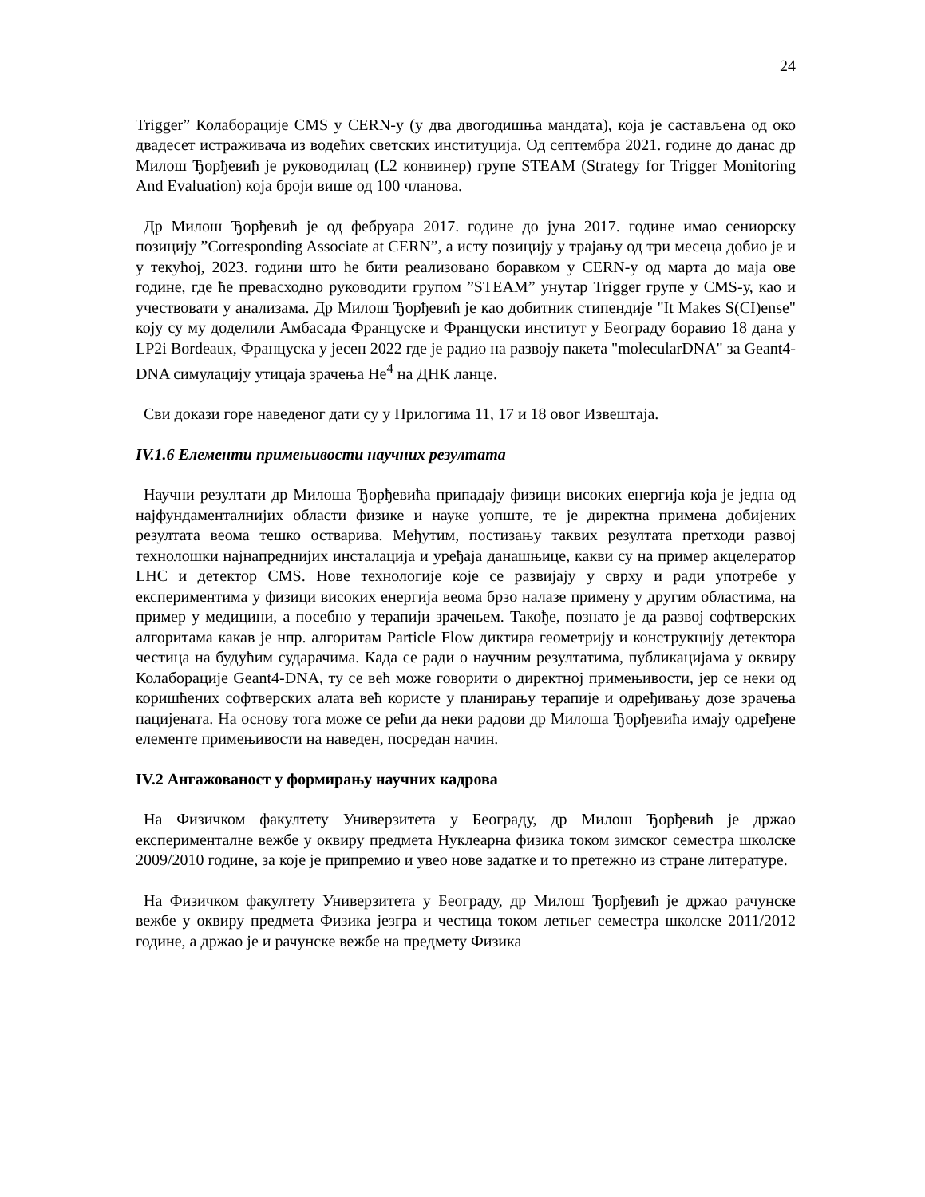24
Trigger” Колаборације CMS у CERN-у (у два двогодишња мандата), која је састављена од око двадесет истраживача из водећих светских институција. Од септембра 2021. године до данас др Милош Ђорђевић је руководилац (L2 конвинер) групе STEAM (Strategy for Trigger Monitoring And Evaluation) која броји више од 100 чланова.
Др Милош Ђорђевић је од фебруара 2017. године до јуна 2017. године имао сениорску позицију ”Corresponding Associate at CERN”, а исту позицију у трајању од три месеца добио је и у текућој, 2023. години што ће бити реализовано боравком у CERN-у од марта до маја ове године, где ће превасходно руководити групом ”STEAM” унутар Trigger групе у CMS-у, као и учествовати у анализама. Др Милош Ђорђевић је као добитник стипендије "It Makes S(CI)ense" коју су му доделили Амбасада Француске и Француски институт у Београду боравио 18 дана у LP2i Bordeaux, Француска у јесен 2022 где је радио на развоју пакета "molecularDNA" за Geant4-DNA симулацију утицаја зрачења He<sup>4</sup> на ДНК ланце.
Сви докази горе наведеног дати су у Прилогима 11, 17 и 18 овог Извештаја.
IV.1.6 Елементи примењивости научних резултата
Научни резултати др Милоша Ђорђевића припадају физици високих енергија која је једна од најфундаменталнијих области физике и науке уопште, те је директна примена добијених резултата веома тешко остварива. Међутим, постизању таквих резултата претходи развој технолошки најнапреднијих инсталација и уређаја данашњице, какви су на пример акцелератор LHC и детектор CMS. Нове технологије које се развијају у сврху и ради употребе у експериментима у физици високих енергија веома брзо налазе примену у другим областима, на пример у медицини, а посебно у терапији зрачењем. Такође, познато је да развој софтверских алгоритама какав је нпр. алгоритам Particle Flow диктира геометрију и конструкцију детектора честица на будућим сударачима. Када се ради о научним резултатима, публикацијама у оквиру Колаборације Geant4-DNA, ту се већ може говорити о директној примењивости, јер се неки од коришћених софтверских алата већ користе у планирању терапије и одређивању дозе зрачења пацијената. На основу тога може се рећи да неки радови др Милоша Ђорђевића имају одређене елементе примењивости на наведен, посредан начин.
IV.2 Ангажованост у формирању научних кадрова
На Физичком факултету Универзитета у Београду, др Милош Ђорђевић је држао експерименталне вежбе у оквиру предмета Нуклеарна физика током зимског семестра школске 2009/2010 године, за које је припремио и увео нове задатке и то претежно из стране литературе.
На Физичком факултету Универзитета у Београду, др Милош Ђорђевић је држао рачунске вежбе у оквиру предмета Физика језгра и честица током летњег семестра школске 2011/2012 године, а држао је и рачунске вежбе на предмету Физика